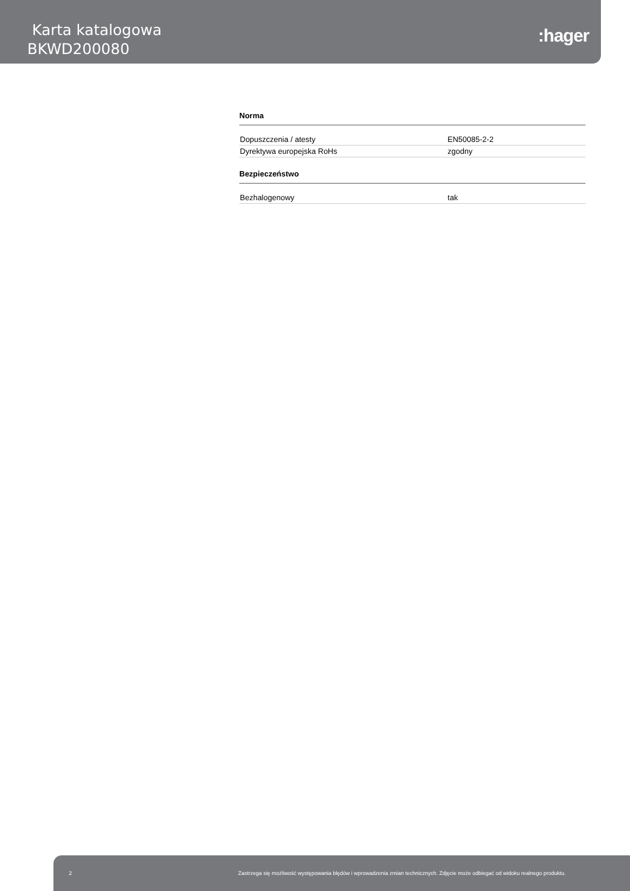Karta katalogowa
BKWD200080
:hager
Norma
| Dopuszczenia / atesty | EN50085-2-2 |
| Dyrektywa europejska RoHs | zgodny |
Bezpieczeństwo
| Bezhalogenowy | tak |
2 Zastrzega się możliwość występowania błędów i wprowadzenia zmian technicznych. Zdjęcie może odbiegać od widoku realnego produktu.